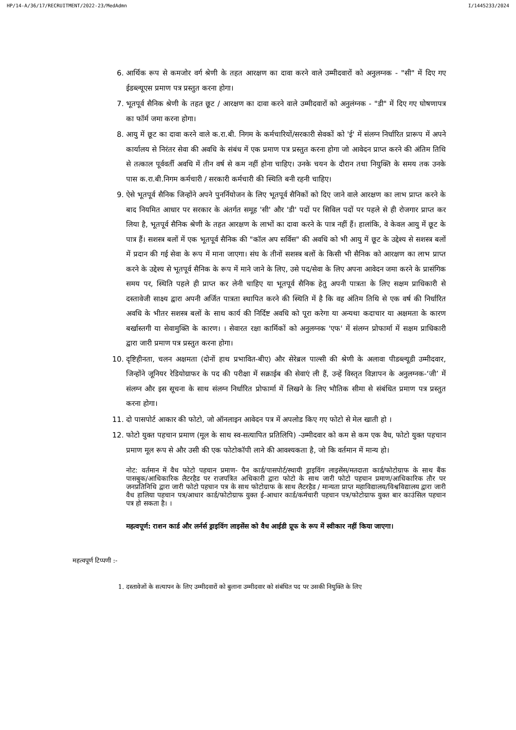HP/14-A/36/17/RECRUITMENT/2022-23/MedAdmn I/1445233/2024
6. आर्थिक रूप से कमजोर वर्ग श्रेणी के तहत आरक्षण का दावा करने वाले उम्मीदवारों को अनुलग्नक - "सी" में दिए गए ईडब्ल्यूएस प्रमाण पत्र प्रस्तुत करना होगा।
7. भूतपूर्व सैनिक श्रेणी के तहत छूट / आरक्षण का दावा करने वाले उम्मीदवारों को अनुलंग्नक - "डी" में दिए गए घोषणापत्र का फॉर्म जमा करना होगा।
8. आयु में छूट का दावा करने वाले क.रा.बी. निगम के कर्मचारियों/सरकारी सेवकों को 'ई' में संलग्न निर्धारित प्रारूप में अपने कार्यालय से निरंतर सेवा की अवधि के संबंध में एक प्रमाण पत्र प्रस्तुत करना होगा जो आवेदन प्राप्त करने की अंतिम तिथि से तत्काल पूर्ववर्ती अवधि में तीन वर्ष से कम नहीं होना चाहिए। उनके चयन के दौरान तथा नियुक्ति के समय तक उनके पास क.रा.बी.निगम कर्मचारी / सरकारी कर्मचारी की स्थिति बनी रहनी चाहिए।
9. ऐसे भूतपूर्व सैनिक जिन्होंने अपने पुनर्नियोजन के लिए भूतपूर्व सैनिकों को दिए जाने वाले आरक्षण का लाभ प्राप्त करने के बाद नियमित आधार पर सरकार के अंतर्गत समूह 'सी' और 'डी' पदों पर सिविल पदों पर पहले से ही रोजगार प्राप्त कर लिया है, भूतपूर्व सैनिक श्रेणी के तहत आरक्षण के लाभों का दावा करने के पात्र नहीं हैं। हालांकि, वे केवल आयु में छूट के पात्र हैं। सशस्त्र बलों में एक भूतपूर्व सैनिक की "कॉल अप सर्विस" की अवधि को भी आयु में छूट के उद्देश्य से सशस्त्र बलों में प्रदान की गई सेवा के रूप में माना जाएगा। संघ के तीनों सशस्त्र बलों के किसी भी सैनिक को आरक्षण का लाभ प्राप्त करने के उद्देश्य से भूतपूर्व सैनिक के रूप में माने जाने के लिए, उसे पद/सेवा के लिए अपना आवेदन जमा करने के प्रासंगिक समय पर, स्थिति पहले ही प्राप्त कर लेनी चाहिए या भूतपूर्व सैनिक हेतु अपनी पात्रता के लिए सक्षम प्राधिकारी से दस्तावेजी साक्ष्य द्वारा अपनी अर्जित पात्रता स्थापित करने की स्थिति में है कि वह अंतिम तिथि से एक वर्ष की निर्धारित अवधि के भीतर सशस्त्र बलों के साथ कार्य की निर्दिष्ट अवधि को पूरा करेगा या अन्यथा कदाचार या अक्षमता के कारण बर्खास्तगी या सेवामुक्ति के कारण। । सेवारत रक्षा कार्मिकों को अनुलग्नक 'एफ' में संलग्न प्रोफार्मा में सक्षम प्राधिकारी द्वारा जारी प्रमाण पत्र प्रस्तुत करना होगा।
10. दृष्टिहीनता, चलन अक्षमता (दोनों हाथ प्रभावित-बीए) और सेरेब्रल पाल्सी की श्रेणी के अलावा पीडब्ल्यूडी उम्मीदवार, जिन्होंने जूनियर रेडियोग्राफर के पद की परीक्षा में सक्राईब की सेवाएं ली हैं, उन्हें विस्तृत विज्ञापन के अनुलग्नक-‘जी’ में संलग्न और इस सूचना के साथ संलग्न निर्धारित प्रोफार्मा में लिखने के लिए भौतिक सीमा से संबंधित प्रमाण पत्र प्रस्तुत करना होगा।
11. दो पासपोर्ट आकार की फोटो, जो ऑनलाइन आवेदन पत्र में अपलोड किए गए फोटो से मेल खाती हो ।
12. फोटो युक्त पहचान प्रमाण (मूल के साथ स्व-सत्यापित प्रतिलिपि) -उम्मीदवार को कम से कम एक वैध, फोटो युक्त पहचान प्रमाण मूल रूप से और उसी की एक फोटोकॉपी लाने की आवश्यकता है, जो कि वर्तमान में मान्य हो।
नोट: वर्तमान में वैध फोटो पहचान प्रमाण- पैन कार्ड/पासपोर्ट/स्थायी ड्राइविंग लाइसेंस/मतदाता कार्ड/फोटोग्राफ के साथ बैंक पासबुक/आधिकारिक लैटरहैड पर राजपत्रित अधिकारी द्वारा फोटो के साथ जारी फोटो पहचान प्रमाण/आधिकारिक तौर पर जनप्रतिनिधि द्वारा जारी फोटो पहचान पत्र के साथ फोटोग्राफ के साथ लैटरहैड / मान्यता प्राप्त महाविद्यालय/विश्वविद्यालय द्वारा जारी वैध हालिया पहचान पत्र/आधार कार्ड/फोटोग्राफ युक्त ई-आधार कार्ड/कर्मचारी पहचान पत्र/फोटोग्राफ युक्त बार काउंसिल पहचान पत्र हो सकता है। ।
महत्वपूर्ण: राशन कार्ड और लर्नर्स ड्राइविंग लाइसेंस को वैध आईडी प्रूफ के रूप में स्वीकार नहीं किया जाएगा।
महत्वपूर्ण टिप्पणी :-
1. दस्तावेजों के सत्यापन के लिए उम्मीदवारों को बुलाना उम्मीदवार को संबंधित पद पर उसकी नियुक्ति के लिए